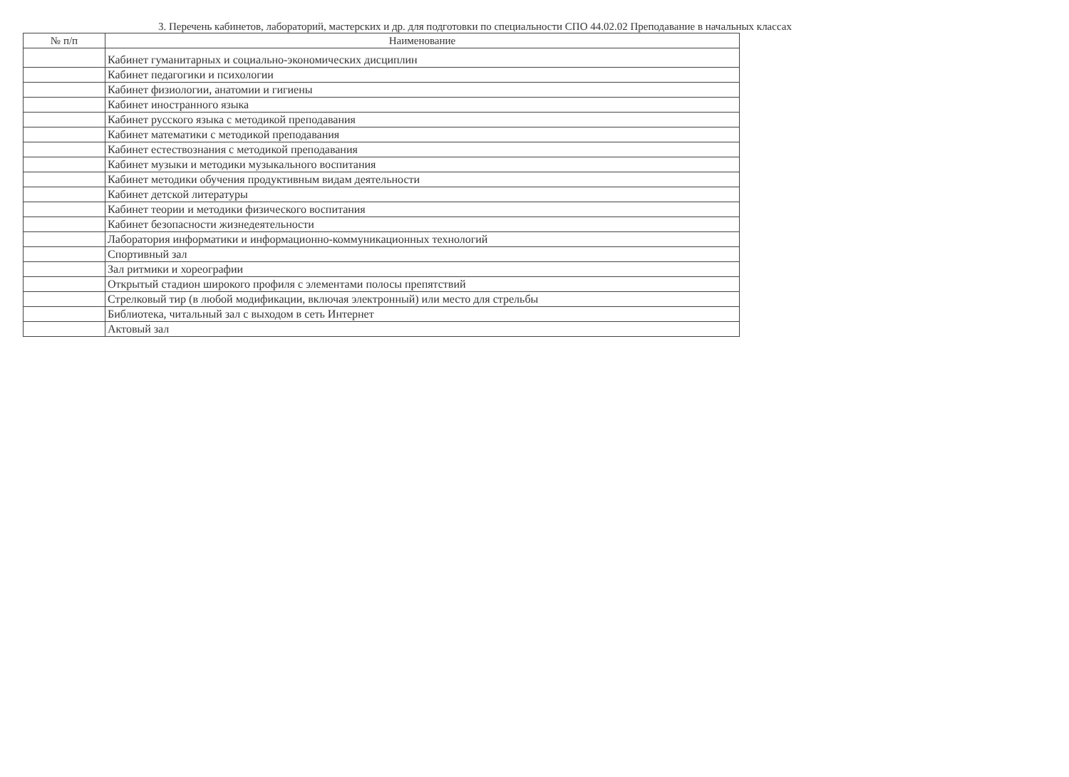3. Перечень кабинетов, лабораторий, мастерских и др. для подготовки по специальности СПО 44.02.02 Преподавание в начальных классах
| № п/п | Наименование |
| --- | --- |
| | Кабинет гуманитарных и социально-экономических дисциплин |
| | Кабинет педагогики и психологии |
| | Кабинет физиологии, анатомии и гигиены |
| | Кабинет иностранного языка |
| | Кабинет русского языка с методикой преподавания |
| | Кабинет математики с методикой преподавания |
| | Кабинет естествознания с методикой преподавания |
| | Кабинет музыки и методики музыкального воспитания |
| | Кабинет методики обучения продуктивным видам деятельности |
| | Кабинет детской литературы |
| | Кабинет теории и методики физического воспитания |
| | Кабинет безопасности жизнедеятельности |
| | Лаборатория информатики и информационно-коммуникационных технологий |
| | Спортивный зал |
| | Зал ритмики и хореографии |
| | Открытый стадион широкого профиля с элементами полосы препятствий |
| | Стрелковый тир (в любой модификации, включая электронный) или место для стрельбы |
| | Библиотека, читальный зал с выходом в сеть Интернет |
| | Актовый зал |